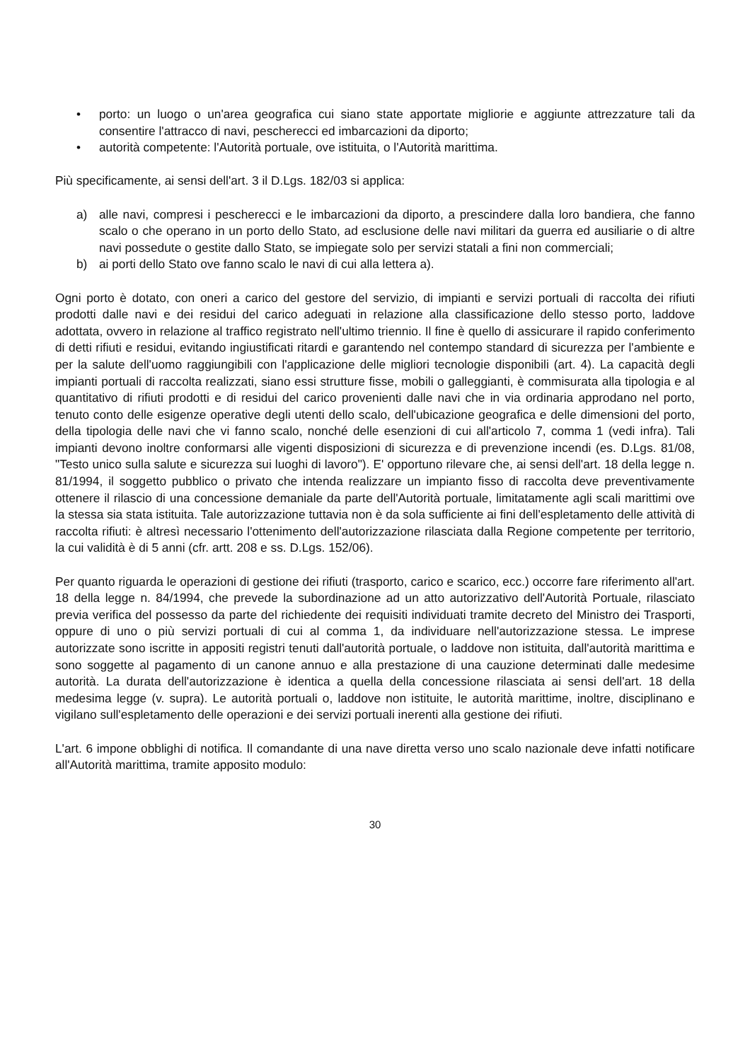• porto: un luogo o un'area geografica cui siano state apportate migliorie e aggiunte attrezzature tali da consentire l'attracco di navi, pescherecci ed imbarcazioni da diporto;
• autorità competente: l'Autorità portuale, ove istituita, o l'Autorità marittima.
Più specificamente, ai sensi dell'art. 3 il D.Lgs. 182/03 si applica:
a) alle navi, compresi i pescherecci e le imbarcazioni da diporto, a prescindere dalla loro bandiera, che fanno scalo o che operano in un porto dello Stato, ad esclusione delle navi militari da guerra ed ausiliarie o di altre navi possedute o gestite dallo Stato, se impiegate solo per servizi statali a fini non commerciali;
b) ai porti dello Stato ove fanno scalo le navi di cui alla lettera a).
Ogni porto è dotato, con oneri a carico del gestore del servizio, di impianti e servizi portuali di raccolta dei rifiuti prodotti dalle navi e dei residui del carico adeguati in relazione alla classificazione dello stesso porto, laddove adottata, ovvero in relazione al traffico registrato nell'ultimo triennio. Il fine è quello di assicurare il rapido conferimento di detti rifiuti e residui, evitando ingiustificati ritardi e garantendo nel contempo standard di sicurezza per l'ambiente e per la salute dell'uomo raggiungibili con l'applicazione delle migliori tecnologie disponibili (art. 4). La capacità degli impianti portuali di raccolta realizzati, siano essi strutture fisse, mobili o galleggianti, è commisurata alla tipologia e al quantitativo di rifiuti prodotti e di residui del carico provenienti dalle navi che in via ordinaria approdano nel porto, tenuto conto delle esigenze operative degli utenti dello scalo, dell'ubicazione geografica e delle dimensioni del porto, della tipologia delle navi che vi fanno scalo, nonché delle esenzioni di cui all'articolo 7, comma 1 (vedi infra). Tali impianti devono inoltre conformarsi alle vigenti disposizioni di sicurezza e di prevenzione incendi (es. D.Lgs. 81/08, "Testo unico sulla salute e sicurezza sui luoghi di lavoro"). E' opportuno rilevare che, ai sensi dell'art. 18 della legge n. 81/1994, il soggetto pubblico o privato che intenda realizzare un impianto fisso di raccolta deve preventivamente ottenere il rilascio di una concessione demaniale da parte dell'Autorità portuale, limitatamente agli scali marittimi ove la stessa sia stata istituita. Tale autorizzazione tuttavia non è da sola sufficiente ai fini dell'espletamento delle attività di raccolta rifiuti: è altresì necessario l'ottenimento dell'autorizzazione rilasciata dalla Regione competente per territorio, la cui validità è di 5 anni (cfr. artt. 208 e ss. D.Lgs. 152/06).
Per quanto riguarda le operazioni di gestione dei rifiuti (trasporto, carico e scarico, ecc.) occorre fare riferimento all'art. 18 della legge n. 84/1994, che prevede la subordinazione ad un atto autorizzativo dell'Autorità Portuale, rilasciato previa verifica del possesso da parte del richiedente dei requisiti individuati tramite decreto del Ministro dei Trasporti, oppure di uno o più servizi portuali di cui al comma 1, da individuare nell'autorizzazione stessa. Le imprese autorizzate sono iscritte in appositi registri tenuti dall'autorità portuale, o laddove non istituita, dall'autorità marittima e sono soggette al pagamento di un canone annuo e alla prestazione di una cauzione determinati dalle medesime autorità. La durata dell'autorizzazione è identica a quella della concessione rilasciata ai sensi dell'art. 18 della medesima legge (v. supra). Le autorità portuali o, laddove non istituite, le autorità marittime, inoltre, disciplinano e vigilano sull'espletamento delle operazioni e dei servizi portuali inerenti alla gestione dei rifiuti.
L'art. 6 impone obblighi di notifica. Il comandante di una nave diretta verso uno scalo nazionale deve infatti notificare all'Autorità marittima, tramite apposito modulo:
30